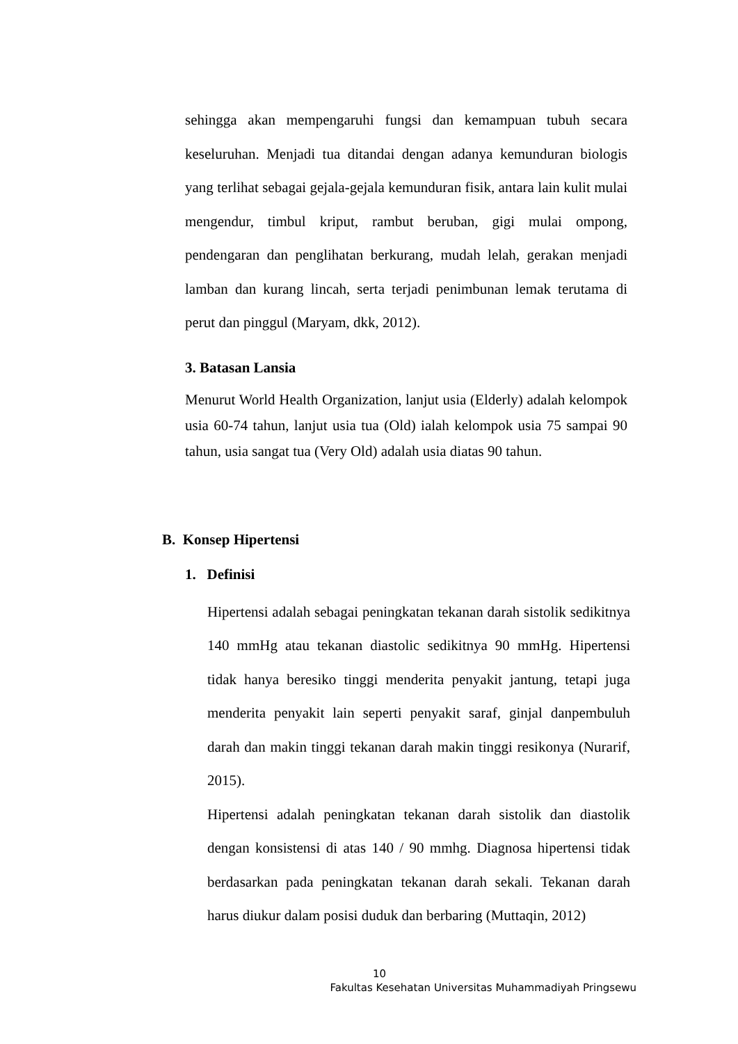sehingga akan mempengaruhi fungsi dan kemampuan tubuh secara keseluruhan. Menjadi tua ditandai dengan adanya kemunduran biologis yang terlihat sebagai gejala-gejala kemunduran fisik, antara lain kulit mulai mengendur, timbul kriput, rambut beruban, gigi mulai ompong, pendengaran dan penglihatan berkurang, mudah lelah, gerakan menjadi lamban dan kurang lincah, serta terjadi penimbunan lemak terutama di perut dan pinggul (Maryam, dkk, 2012).
3. Batasan Lansia
Menurut World Health Organization, lanjut usia (Elderly) adalah kelompok usia 60-74 tahun, lanjut usia tua (Old) ialah kelompok usia 75 sampai 90 tahun, usia sangat tua (Very Old) adalah usia diatas 90 tahun.
B. Konsep Hipertensi
1. Definisi
Hipertensi adalah sebagai peningkatan tekanan darah sistolik sedikitnya 140 mmHg atau tekanan diastolic sedikitnya 90 mmHg. Hipertensi tidak hanya beresiko tinggi menderita penyakit jantung, tetapi juga menderita penyakit lain seperti penyakit saraf, ginjal danpembuluh darah dan makin tinggi tekanan darah makin tinggi resikonya (Nurarif, 2015).
Hipertensi adalah peningkatan tekanan darah sistolik dan diastolik dengan konsistensi di atas 140 / 90 mmhg. Diagnosa hipertensi tidak berdasarkan pada peningkatan tekanan darah sekali. Tekanan darah harus diukur dalam posisi duduk dan berbaring (Muttaqin, 2012)
10
Fakultas Kesehatan Universitas Muhammadiyah Pringsewu